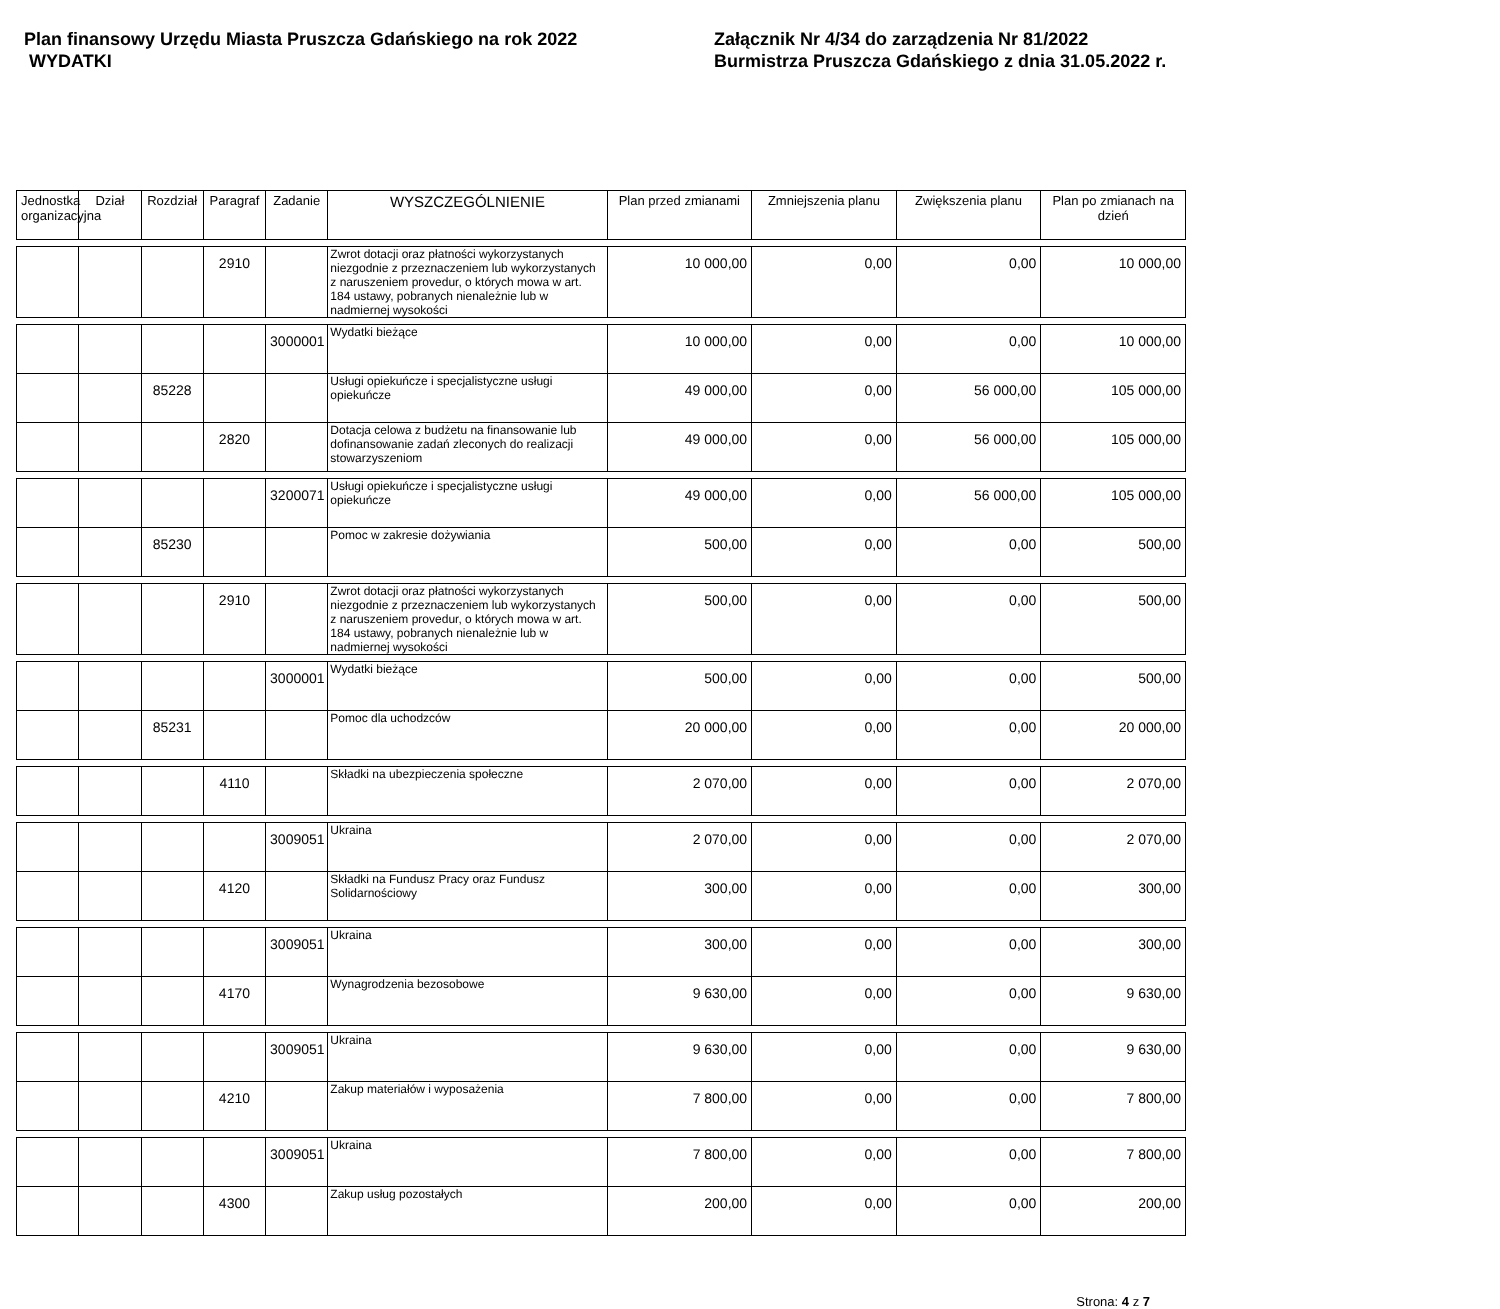Plan finansowy Urzędu Miasta Pruszcza Gdańskiego na rok 2022
WYDATKI
Załącznik Nr 4/34 do zarządzenia Nr 81/2022
Burmistrza Pruszcza Gdańskiego z dnia 31.05.2022 r.
| Jednostka organizacyjna | Dział | Rozdział | Paragraf | Zadanie | WYSZCZEGÓLNIENIE | Plan przed zmianami | Zmniejszenia planu | Zwiększenia planu | Plan po zmianach na dzień |
| --- | --- | --- | --- | --- | --- | --- | --- | --- | --- |
| | | | 2910 | | Zwrot dotacji oraz płatności wykorzystanych niezgodnie z przeznaczeniem lub wykorzystanych z naruszeniem provedur, o których mowa w art. 184 ustawy, pobranych nienależnie lub w nadmiernej wysokości | 10 000,00 | 0,00 | 0,00 | 10 000,00 |
| | | | | 3000001 | Wydatki bieżące | 10 000,00 | 0,00 | 0,00 | 10 000,00 |
| | | 85228 | | | Usługi opiekuńcze i specjalistyczne usługi opiekuńcze | 49 000,00 | 0,00 | 56 000,00 | 105 000,00 |
| | | | 2820 | | Dotacja celowa z budżetu na finansowanie lub dofinansowanie zadań zleconych do realizacji stowarzyszeniom | 49 000,00 | 0,00 | 56 000,00 | 105 000,00 |
| | | | | 3200071 | Usługi opiekuńcze i specjalistyczne usługi opiekuńcze | 49 000,00 | 0,00 | 56 000,00 | 105 000,00 |
| | | 85230 | | | Pomoc w zakresie dożywiania | 500,00 | 0,00 | 0,00 | 500,00 |
| | | | 2910 | | Zwrot dotacji oraz płatności wykorzystanych niezgodnie z przeznaczeniem lub wykorzystanych z naruszeniem provedur, o których mowa w art. 184 ustawy, pobranych nienależnie lub w nadmiernej wysokości | 500,00 | 0,00 | 0,00 | 500,00 |
| | | | | 3000001 | Wydatki bieżące | 500,00 | 0,00 | 0,00 | 500,00 |
| | | 85231 | | | Pomoc dla uchodzców | 20 000,00 | 0,00 | 0,00 | 20 000,00 |
| | | | 4110 | | Składki na ubezpieczenia społeczne | 2 070,00 | 0,00 | 0,00 | 2 070,00 |
| | | | | 3009051 | Ukraina | 2 070,00 | 0,00 | 0,00 | 2 070,00 |
| | | | 4120 | | Składki na Fundusz Pracy oraz Fundusz Solidarnościowy | 300,00 | 0,00 | 0,00 | 300,00 |
| | | | | 3009051 | Ukraina | 300,00 | 0,00 | 0,00 | 300,00 |
| | | | 4170 | | Wynagrodzenia bezosobowe | 9 630,00 | 0,00 | 0,00 | 9 630,00 |
| | | | | 3009051 | Ukraina | 9 630,00 | 0,00 | 0,00 | 9 630,00 |
| | | | 4210 | | Zakup materiałów i wyposażenia | 7 800,00 | 0,00 | 0,00 | 7 800,00 |
| | | | | 3009051 | Ukraina | 7 800,00 | 0,00 | 0,00 | 7 800,00 |
| | | | 4300 | | Zakup usług pozostałych | 200,00 | 0,00 | 0,00 | 200,00 |
Strona: 4 z 7